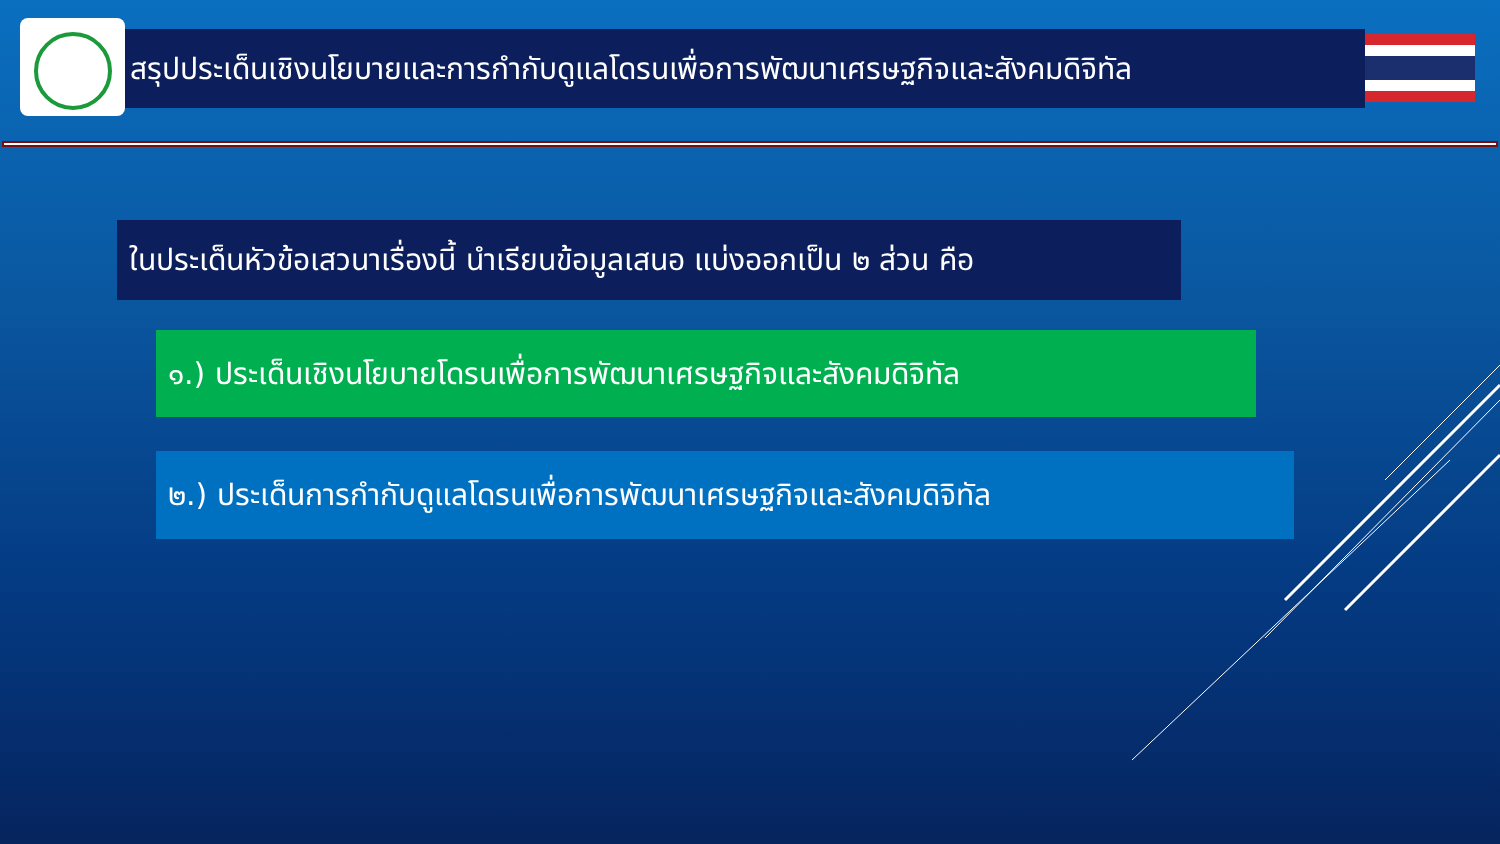สรุปประเด็นเชิงนโยบายและการกำกับดูแลโดรนเพื่อการพัฒนาเศรษฐกิจและสังคมดิจิทัล
ในประเด็นหัวข้อเสวนาเรื่องนี้ นำเรียนข้อมูลเสนอ แบ่งออกเป็น ๒ ส่วน คือ
๑.) ประเด็นเชิงนโยบายโดรนเพื่อการพัฒนาเศรษฐกิจและสังคมดิจิทัล
๒.) ประเด็นการกำกับดูแลโดรนเพื่อการพัฒนาเศรษฐกิจและสังคมดิจิทัล